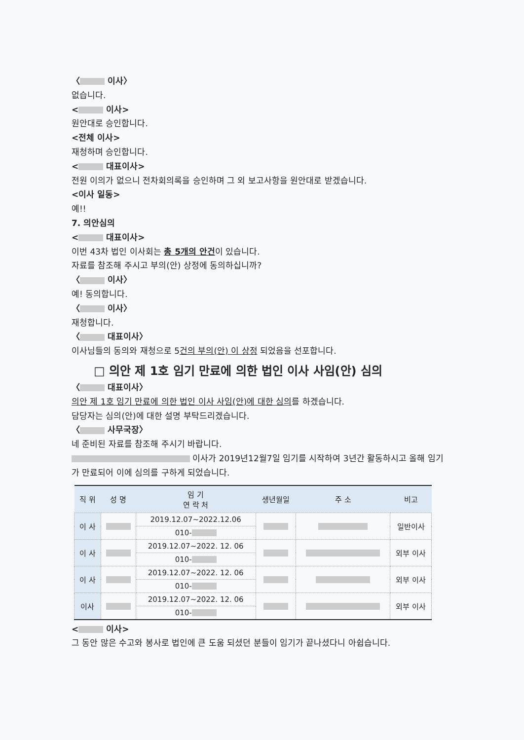〈 이사〉
없습니다.
< 이사>
원안대로 승인합니다.
<전체 이사>
재청하며 승인합니다.
< 대표이사>
전원 이의가 없으니 전차회의록을 승인하며 그 외 보고사항을 원안대로 받겠습니다.
<이사 일동>
예!!
7. 의안심의
< 대표이사>
이번 43차 법인 이사회는 총 5개의 안건이 있습니다.
자료를 참조해 주시고 부의(안) 상정에 동의하십니까?
〈 이사〉
예! 동의합니다.
〈 이사〉
재청합니다.
〈 대표이사〉
이사님들의 동의와 재청으로 5건의 부의(안) 이 상정 되었음을 선포합니다.
□ 의안 제 1호 임기 만료에 의한 법인 이사 사임(안) 심의
〈 대표이사〉
의안 제 1호 임기 만료에 의한 법인 이사 사임(안)에 대한 심의를 하겠습니다.
담당자는 심의(안)에 대한 설명 부탁드리겠습니다.
〈 사무국장〉
네 준비된 자료를 참조해 주시기 바랍니다.
이사가 2019년12월7일 임기를 시작하여 3년간 활동하시고 올해 임기가 만료되어 이에 심의를 구하게 되었습니다.
| 직 위 | 성 명 | 임 기 연 락 처 | 생년월일 | 주 소 | 비고 |
| --- | --- | --- | --- | --- | --- |
| 이 사 | | 2019.12.07~2022.12.06 | | | 일반이사 |
| | | 010- | | | |
| 이 사 | | 2019.12.07~2022. 12. 06 | | | 외부 이사 |
| | | 010- | | | |
| 이 사 | | 2019.12.07~2022. 12. 06 | | | 외부 이사 |
| | | 010- | | | |
| 이사 | | 2019.12.07~2022. 12. 06 | | | 외부 이사 |
| | | 010- | | | |
< 이사>
그 동안 많은 수고와 봉사로 법인에 큰 도움 되셨던 분들이 임기가 끝나셨다니 아쉽습니다.